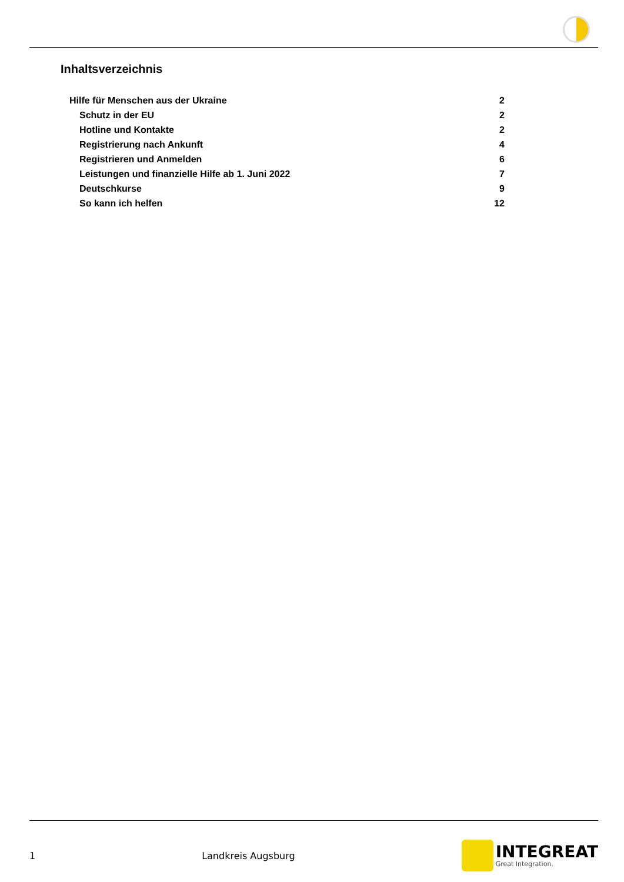Inhaltsverzeichnis
Hilfe für Menschen aus der Ukraine 2
Schutz in der EU 2
Hotline und Kontakte 2
Registrierung nach Ankunft 4
Registrieren und Anmelden 6
Leistungen und finanzielle Hilfe ab 1. Juni 2022 7
Deutschkurse 9
So kann ich helfen 12
1 Landkreis Augsburg
INTEGREAT
Great Integration.